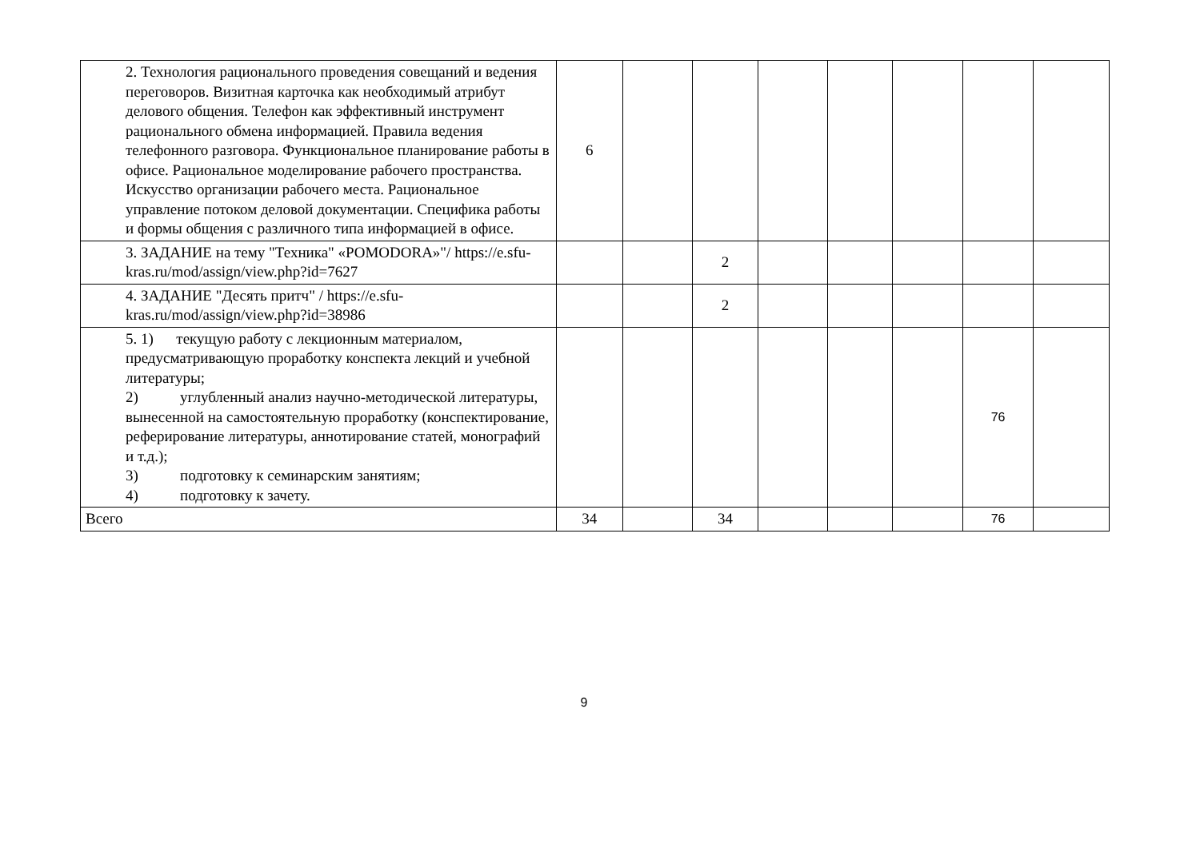| 2. Технология рационального проведения совещаний и ведения переговоров. Визитная карточка как необходимый атрибут делового общения. Телефон как эффективный инструмент рационального обмена информацией. Правила ведения телефонного разговора. Функциональное планирование работы в офисе. Рациональное моделирование рабочего пространства. Искусство организации рабочего места. Рациональное управление потоком деловой документации. Специфика работы и формы общения с различного типа информацией в офисе. | 6 | | | | | | | |
| 3. ЗАДАНИЕ на тему "Техника" «POMODORA»"/ https://e.sfu-kras.ru/mod/assign/view.php?id=7627 | | | 2 | | | | | |
| 4. ЗАДАНИЕ "Десять притч" / https://e.sfu-kras.ru/mod/assign/view.php?id=38986 | | | 2 | | | | | |
| 5. 1) текущую работу с лекционным материалом, предусматривающую проработку конспекта лекций и учебной литературы; 2) углубленный анализ научно-методической литературы, вынесенной на самостоятельную проработку (конспектирование, реферирование литературы, аннотирование статей, монографий и т.д.); 3) подготовку к семинарским занятиям; 4) подготовку к зачету. | | | | | | | 76 | |
| Всего | 34 | | 34 | | | | 76 | |
9